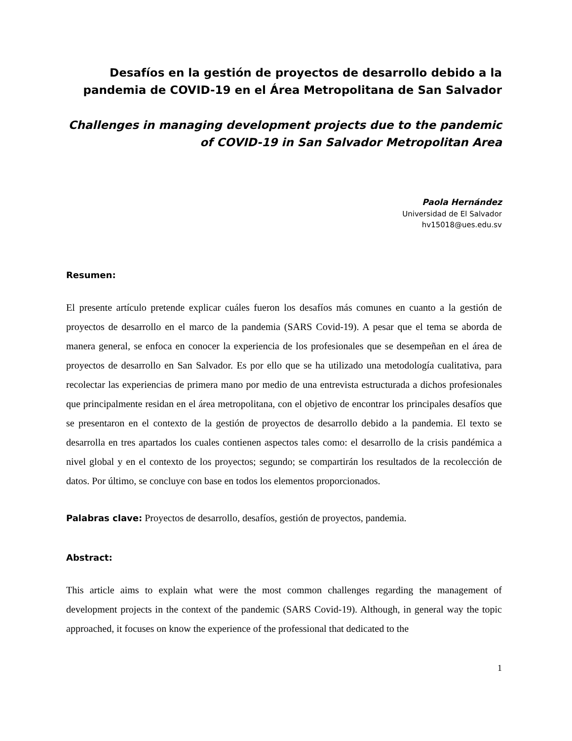Desafíos en la gestión de proyectos de desarrollo debido a la pandemia de COVID-19 en el Área Metropolitana de San Salvador
Challenges in managing development projects due to the pandemic of COVID-19 in San Salvador Metropolitan Area
Paola Hernández
Universidad de El Salvador
hv15018@ues.edu.sv
Resumen:
El presente artículo pretende explicar cuáles fueron los desafíos más comunes en cuanto a la gestión de proyectos de desarrollo en el marco de la pandemia (SARS Covid-19). A pesar que el tema se aborda de manera general, se enfoca en conocer la experiencia de los profesionales que se desempeñan en el área de proyectos de desarrollo en San Salvador. Es por ello que se ha utilizado una metodología cualitativa, para recolectar las experiencias de primera mano por medio de una entrevista estructurada a dichos profesionales que principalmente residan en el área metropolitana, con el objetivo de encontrar los principales desafíos que se presentaron en el contexto de la gestión de proyectos de desarrollo debido a la pandemia. El texto se desarrolla en tres apartados los cuales contienen aspectos tales como: el desarrollo de la crisis pandémica a nivel global y en el contexto de los proyectos; segundo; se compartirán los resultados de la recolección de datos. Por último, se concluye con base en todos los elementos proporcionados.
Palabras clave: Proyectos de desarrollo, desafíos, gestión de proyectos, pandemia.
Abstract:
This article aims to explain what were the most common challenges regarding the management of development projects in the context of the pandemic (SARS Covid-19). Although, in general way the topic approached, it focuses on know the experience of the professional that dedicated to the
1